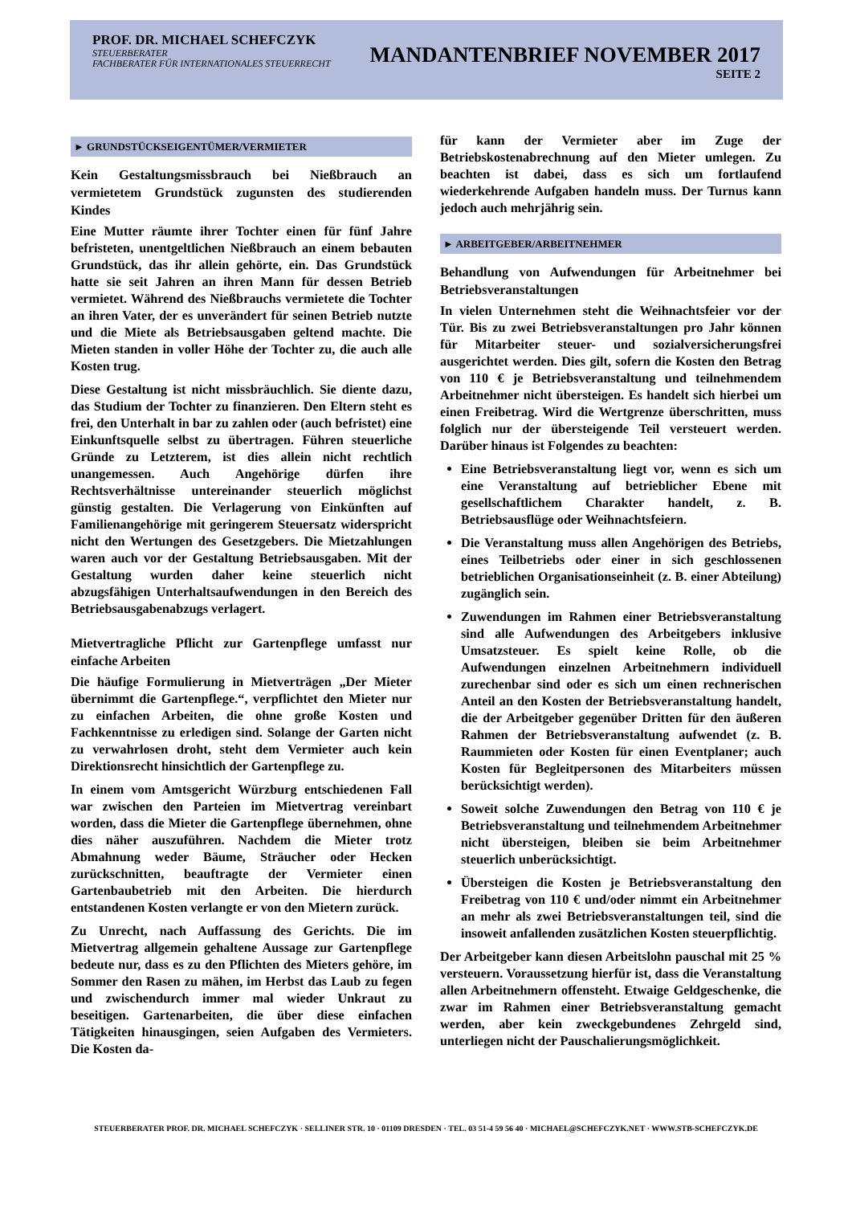PROF. DR. MICHAEL SCHEFCZYK
STEUERBERATER
FACHBERATER FÜR INTERNATIONALES STEUERRECHT
MANDANTENBRIEF NOVEMBER 2017
SEITE 2
► GRUNDSTÜCKSEIGENTÜMER/VERMIETER
Kein Gestaltungsmissbrauch bei Nießbrauch an vermietetem Grundstück zugunsten des studierenden Kindes
Eine Mutter räumte ihrer Tochter einen für fünf Jahre befristeten, unentgeltlichen Nießbrauch an einem bebauten Grundstück, das ihr allein gehörte, ein. Das Grundstück hatte sie seit Jahren an ihren Mann für dessen Betrieb vermietet. Während des Nießbrauchs vermietete die Tochter an ihren Vater, der es unverändert für seinen Betrieb nutzte und die Miete als Betriebsausgaben geltend machte. Die Mieten standen in voller Höhe der Tochter zu, die auch alle Kosten trug.
Diese Gestaltung ist nicht missbräuchlich. Sie diente dazu, das Studium der Tochter zu finanzieren. Den Eltern steht es frei, den Unterhalt in bar zu zahlen oder (auch befristet) eine Einkunftsquelle selbst zu übertragen. Führen steuerliche Gründe zu Letzterem, ist dies allein nicht rechtlich unangemessen. Auch Angehörige dürfen ihre Rechtsverhältnisse untereinander steuerlich möglichst günstig gestalten. Die Verlagerung von Einkünften auf Familienangehörige mit geringerem Steuersatz widerspricht nicht den Wertungen des Gesetzgebers. Die Mietzahlungen waren auch vor der Gestaltung Betriebsausgaben. Mit der Gestaltung wurden daher keine steuerlich nicht abzugsfähigen Unterhaltsaufwendungen in den Bereich des Betriebsausgabenabzugs verlagert.
Mietvertragliche Pflicht zur Gartenpflege umfasst nur einfache Arbeiten
Die häufige Formulierung in Mietverträgen „Der Mieter übernimmt die Gartenpflege.“, verpflichtet den Mieter nur zu einfachen Arbeiten, die ohne große Kosten und Fachkenntnisse zu erledigen sind. Solange der Garten nicht zu verwahrlosen droht, steht dem Vermieter auch kein Direktionsrecht hinsichtlich der Gartenpflege zu.
In einem vom Amtsgericht Würzburg entschiedenen Fall war zwischen den Parteien im Mietvertrag vereinbart worden, dass die Mieter die Gartenpflege übernehmen, ohne dies näher auszuführen. Nachdem die Mieter trotz Abmahnung weder Bäume, Sträucher oder Hecken zurückschnitten, beauftragte der Vermieter einen Gartenbaubetrieb mit den Arbeiten. Die hierdurch entstandenen Kosten verlangte er von den Mietern zurück.
Zu Unrecht, nach Auffassung des Gerichts. Die im Mietvertrag allgemein gehaltene Aussage zur Gartenpflege bedeute nur, dass es zu den Pflichten des Mieters gehöre, im Sommer den Rasen zu mähen, im Herbst das Laub zu fegen und zwischendurch immer mal wieder Unkraut zu beseitigen. Gartenarbeiten, die über diese einfachen Tätigkeiten hinausgingen, seien Aufgaben des Vermieters. Die Kosten da-
für kann der Vermieter aber im Zuge der Betriebskostenabrechnung auf den Mieter umlegen. Zu beachten ist dabei, dass es sich um fortlaufend wiederkehrende Aufgaben handeln muss. Der Turnus kann jedoch auch mehrjährig sein.
► ARBEITGEBER/ARBEITNEHMER
Behandlung von Aufwendungen für Arbeitnehmer bei Betriebsveranstaltungen
In vielen Unternehmen steht die Weihnachtsfeier vor der Tür. Bis zu zwei Betriebsveranstaltungen pro Jahr können für Mitarbeiter steuer- und sozialversicherungsfrei ausgerichtet werden. Dies gilt, sofern die Kosten den Betrag von 110 € je Betriebsveranstaltung und teilnehmendem Arbeitnehmer nicht übersteigen. Es handelt sich hierbei um einen Freibetrag. Wird die Wertgrenze überschritten, muss folglich nur der übersteigende Teil versteuert werden. Darüber hinaus ist Folgendes zu beachten:
Eine Betriebsveranstaltung liegt vor, wenn es sich um eine Veranstaltung auf betrieblicher Ebene mit gesellschaftlichem Charakter handelt, z. B. Betriebsausflüge oder Weihnachtsfeiern.
Die Veranstaltung muss allen Angehörigen des Betriebs, eines Teilbetriebs oder einer in sich geschlossenen betrieblichen Organisationseinheit (z. B. einer Abteilung) zugänglich sein.
Zuwendungen im Rahmen einer Betriebsveranstaltung sind alle Aufwendungen des Arbeitgebers inklusive Umsatzsteuer. Es spielt keine Rolle, ob die Aufwendungen einzelnen Arbeitnehmern individuell zurechenbar sind oder es sich um einen rechnerischen Anteil an den Kosten der Betriebsveranstaltung handelt, die der Arbeitgeber gegenüber Dritten für den äußeren Rahmen der Betriebsveranstaltung aufwendet (z. B. Raummieten oder Kosten für einen Eventplaner; auch Kosten für Begleitpersonen des Mitarbeiters müssen berücksichtigt werden).
Soweit solche Zuwendungen den Betrag von 110 € je Betriebsveranstaltung und teilnehmendem Arbeitnehmer nicht übersteigen, bleiben sie beim Arbeitnehmer steuerlich unberücksichtigt.
Übersteigen die Kosten je Betriebsveranstaltung den Freibetrag von 110 € und/oder nimmt ein Arbeitnehmer an mehr als zwei Betriebsveranstaltungen teil, sind die insoweit anfallenden zusätzlichen Kosten steuerpflichtig.
Der Arbeitgeber kann diesen Arbeitslohn pauschal mit 25 % versteuern. Voraussetzung hierfür ist, dass die Veranstaltung allen Arbeitnehmern offensteht. Etwaige Geldgeschenke, die zwar im Rahmen einer Betriebsveranstaltung gemacht werden, aber kein zweckgebundenes Zehrgeld sind, unterliegen nicht der Pauschalierungsmöglichkeit.
STEUERBERATER PROF. DR. MICHAEL SCHEFCZYK · SELLINER STR. 10 · 01109 DRESDEN · TEL. 03 51-4 59 56 40 · MICHAEL@SCHEFCZYK.NET · WWW.STB-SCHEFCZYK.DE